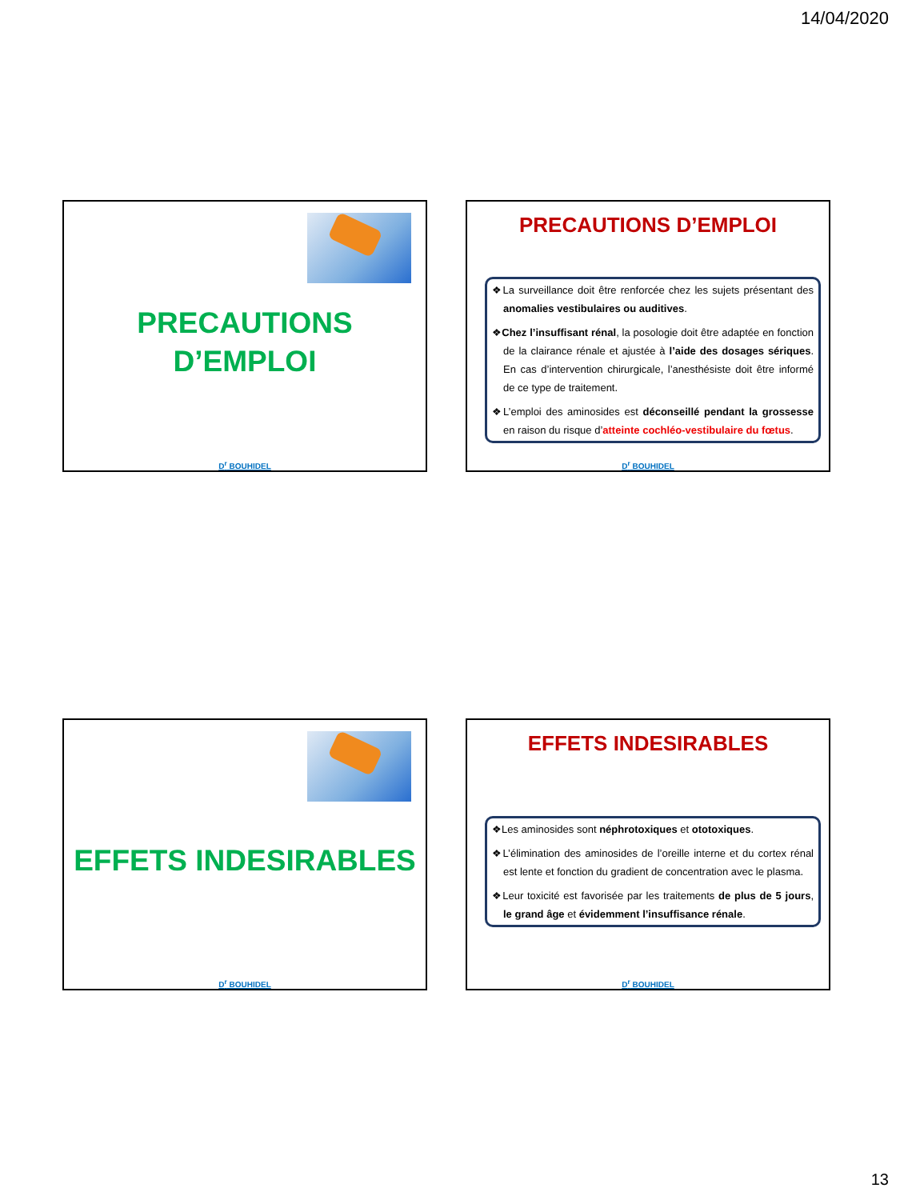14/04/2020
PRECAUTIONS
D’EMPLOI
D<sup>r</sup> BOUHIDEL
PRECAUTIONS D’EMPLOI
❖La surveillance doit être renforcée chez les sujets présentant des anomalies vestibulaires ou auditives.
❖Chez l’insuffisant rénal, la posologie doit être adaptée en fonction de la clairance rénale et ajustée à l’aide des dosages sériques. En cas d’intervention chirurgicale, l’anesthésiste doit être informé de ce type de traitement.
❖L’emploi des aminosides est déconseillé pendant la grossesse en raison du risque d’atteinte cochléo-vestibulaire du fœtus.
D<sup>r</sup> BOUHIDEL
EFFETS INDESIRABLES
D<sup>r</sup> BOUHIDEL
EFFETS INDESIRABLES
❖Les aminosides sont néphrotoxiques et ototoxiques.
❖L’élimination des aminosides de l’oreille interne et du cortex rénal est lente et fonction du gradient de concentration avec le plasma.
❖Leur toxicité est favorisée par les traitements de plus de 5 jours, le grand âge et évidemment l’insuffisance rénale.
D<sup>r</sup> BOUHIDEL
13